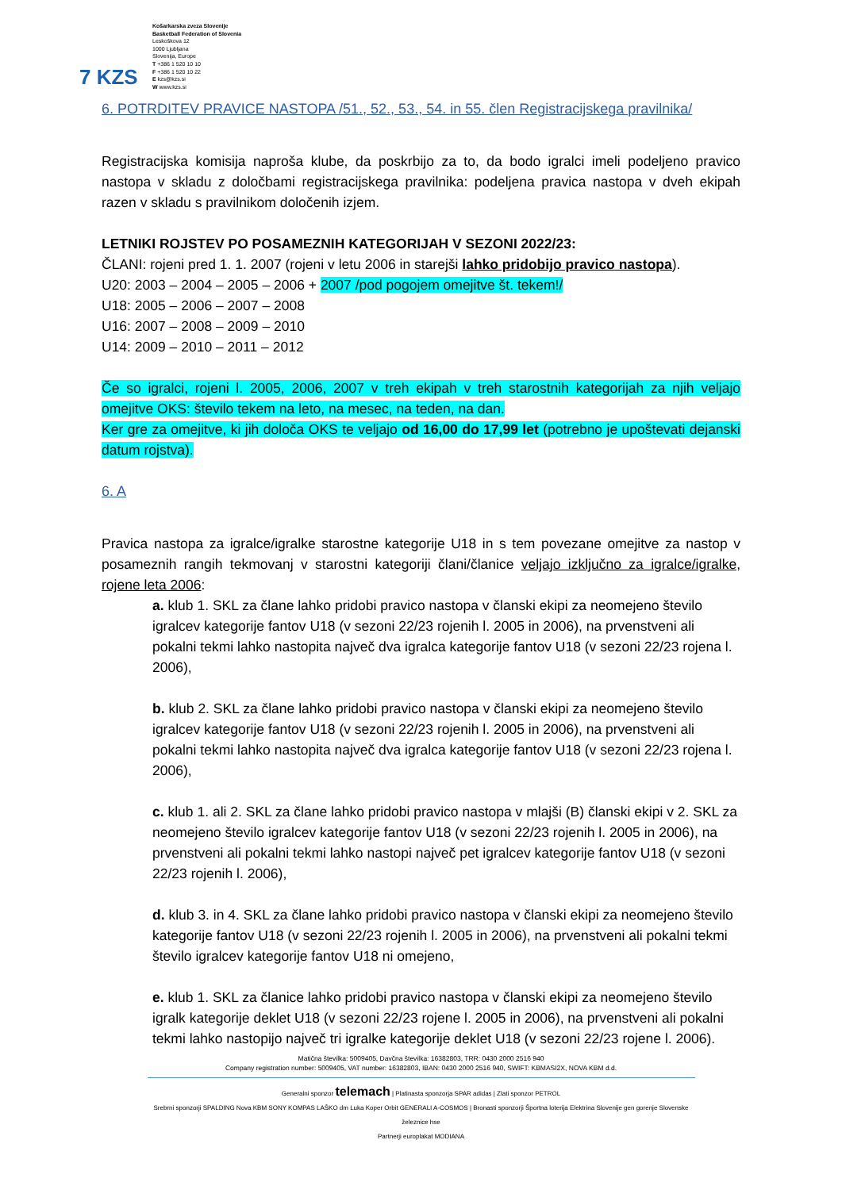7 KZS
Košarkarska zveza Slovenije
Basketball Federation of Slovenia
Leskoškova 12
1000 Ljubljana
Slovenija, Europe
T +386 1 520 10 10
F +386 1 520 10 22
E kzs@kzs.si
W www.kzs.si
6. POTRDITEV PRAVICE NASTOPA /51., 52., 53., 54. in 55. člen Registracijskega pravilnika/
Registracijska komisija naproša klube, da poskrbijo za to, da bodo igralci imeli podeljeno pravico nastopa v skladu z določbami registracijskega pravilnika: podeljena pravica nastopa v dveh ekipah razen v skladu s pravilnikom določenih izjem.
LETNIKI ROJSTEV PO POSAMEZNIH KATEGORIJAH V SEZONI 2022/23:
ČLANI: rojeni pred 1. 1. 2007 (rojeni v letu 2006 in starejši lahko pridobijo pravico nastopa).
U20: 2003 – 2004 – 2005 – 2006 + 2007 /pod pogojem omejitve št. tekem!/
U18: 2005 – 2006 – 2007 – 2008
U16: 2007 – 2008 – 2009 – 2010
U14: 2009 – 2010 – 2011 – 2012
Če so igralci, rojeni l. 2005, 2006, 2007 v treh ekipah v treh starostnih kategorijah za njih veljajo omejitve OKS: število tekem na leto, na mesec, na teden, na dan.
Ker gre za omejitve, ki jih določa OKS te veljajo od 16,00 do 17,99 let (potrebno je upoštevati dejanski datum rojstva).
6. A
Pravica nastopa za igralce/igralke starostne kategorije U18 in s tem povezane omejitve za nastop v posameznih rangih tekmovanj v starostni kategoriji člani/članice veljajo izključno za igralce/igralke, rojene leta 2006:
a. klub 1. SKL za člane lahko pridobi pravico nastopa v članski ekipi za neomejeno število igralcev kategorije fantov U18 (v sezoni 22/23 rojenih l. 2005 in 2006), na prvenstveni ali pokalni tekmi lahko nastopita največ dva igralca kategorije fantov U18 (v sezoni 22/23 rojena l. 2006),
b. klub 2. SKL za člane lahko pridobi pravico nastopa v članski ekipi za neomejeno število igralcev kategorije fantov U18 (v sezoni 22/23 rojenih l. 2005 in 2006), na prvenstveni ali pokalni tekmi lahko nastopita največ dva igralca kategorije fantov U18 (v sezoni 22/23 rojena l. 2006),
c. klub 1. ali 2. SKL za člane lahko pridobi pravico nastopa v mlajši (B) članski ekipi v 2. SKL za neomejeno število igralcev kategorije fantov U18 (v sezoni 22/23 rojenih l. 2005 in 2006), na prvenstveni ali pokalni tekmi lahko nastopi največ pet igralcev kategorije fantov U18 (v sezoni 22/23 rojenih l. 2006),
d. klub 3. in 4. SKL za člane lahko pridobi pravico nastopa v članski ekipi za neomejeno število kategorije fantov U18 (v sezoni 22/23 rojenih l. 2005 in 2006), na prvenstveni ali pokalni tekmi število igralcev kategorije fantov U18 ni omejeno,
e. klub 1. SKL za članice lahko pridobi pravico nastopa v članski ekipi za neomejeno število igralk kategorije deklet U18 (v sezoni 22/23 rojene l. 2005 in 2006), na prvenstveni ali pokalni tekmi lahko nastopijo največ tri igralke kategorije deklet U18 (v sezoni 22/23 rojene l. 2006).
Matična številka: 5009405, Davčna številka: 16382803, TRR: 0430 2000 2516 940
Company registration number: 5009405, VAT number: 16382803, IBAN: 0430 2000 2516 940, SWIFT: KBMASI2X, NOVA KBM d.d.
Generalni sponzor telemach | Platinasta sponzorja SPAR adidas | Zlati sponzor PETROL
Srebrni sponzorji SPALDING Nova KBM SONY KOMPAS LAŠKO dm Luka Koper Orbit GENERALI A-COSMOS | Bronasti sponzorji Športna loterija Elektrina Slovenije gen gorenje Slovenske železnice hse
Partnerji europlakat MODIANA